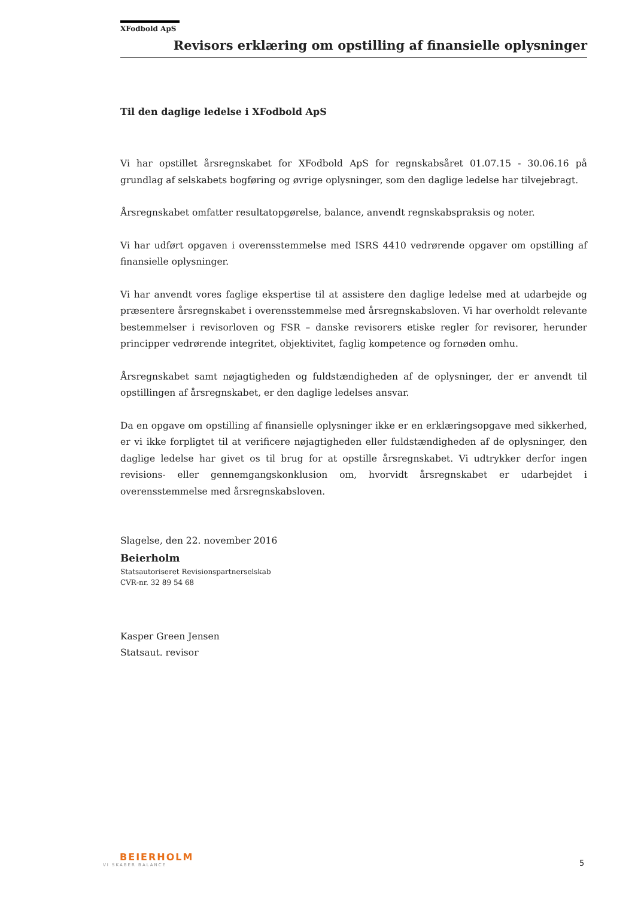XFodbold ApS
Revisors erklæring om opstilling af finansielle oplysninger
Til den daglige ledelse i XFodbold ApS
Vi har opstillet årsregnskabet for XFodbold ApS for regnskabsåret 01.07.15 - 30.06.16 på grundlag af selskabets bogføring og øvrige oplysninger, som den daglige ledelse har tilvejebragt.
Årsregnskabet omfatter resultatopgørelse, balance, anvendt regnskabspraksis og noter.
Vi har udført opgaven i overensstemmelse med ISRS 4410 vedrørende opgaver om opstilling af finansielle oplysninger.
Vi har anvendt vores faglige ekspertise til at assistere den daglige ledelse med at udarbejde og præsentere årsregnskabet i overensstemmelse med årsregnskabsloven. Vi har overholdt relevante bestemmelser i revisorloven og FSR – danske revisorers etiske regler for revisorer, herunder principper vedrørende integritet, objektivitet, faglig kompetence og fornøden omhu.
Årsregnskabet samt nøjagtigheden og fuldstændigheden af de oplysninger, der er anvendt til opstillingen af årsregnskabet, er den daglige ledelses ansvar.
Da en opgave om opstilling af finansielle oplysninger ikke er en erklæringsopgave med sikkerhed, er vi ikke forpligtet til at verificere nøjagtigheden eller fuldstændigheden af de oplysninger, den daglige ledelse har givet os til brug for at opstille årsregnskabet. Vi udtrykker derfor ingen revisions- eller gennemgangskonklusion om, hvorvidt årsregnskabet er udarbejdet i overensstemmelse med årsregnskabsloven.
Slagelse, den 22. november 2016
Beierholm
Statsautoriseret Revisionspartnerselskab
CVR-nr. 32 89 54 68
Kasper Green Jensen
Statsaut. revisor
BEIERHOLM
VI SKABER BALANCE
5